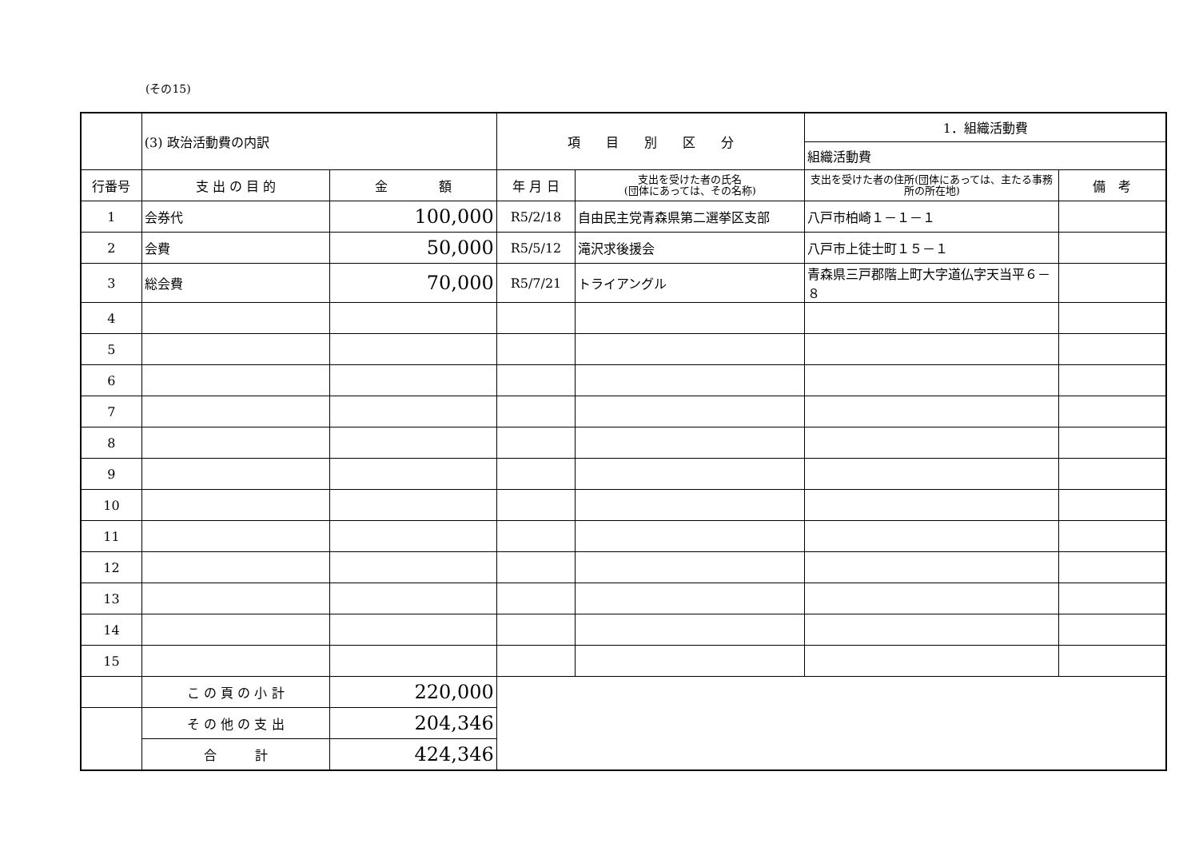(その15)
| | (3) 政治活動費の内訳 | | 項 目 別 区 分 | | 1．組織活動費 | |
| | | | | | 組織活動費 | |
| 行番号 | 支 出 の 目 的 | 金 額 | 年 月 日 | 支出を受けた者の氏名 (団体にあっては、その名称) | 支出を受けた者の住所(団体にあっては、主たる事務所の所在地) | 備 考 |
| 1 | 会券代 | 100,000 | R5/2/18 | 自由民主党青森県第二選挙区支部 | 八戸市柏崎１－１－１ | |
| 2 | 会費 | 50,000 | R5/5/12 | 滝沢求後援会 | 八戸市上徒士町１５－１ | |
| 3 | 総会費 | 70,000 | R5/7/21 | トライアングル | 青森県三戸郡階上町大字道仏字天当平６－８ | |
| 4 | | | | | | |
| 5 | | | | | | |
| 6 | | | | | | |
| 7 | | | | | | |
| 8 | | | | | | |
| 9 | | | | | | |
| 10 | | | | | | |
| 11 | | | | | | |
| 12 | | | | | | |
| 13 | | | | | | |
| 14 | | | | | | |
| 15 | | | | | | |
| | こ の 頁 の 小 計 | 220,000 | | | | |
| | そ の 他 の 支 出 | 204,346 | | | | |
| | 合 計 | 424,346 | | | | |